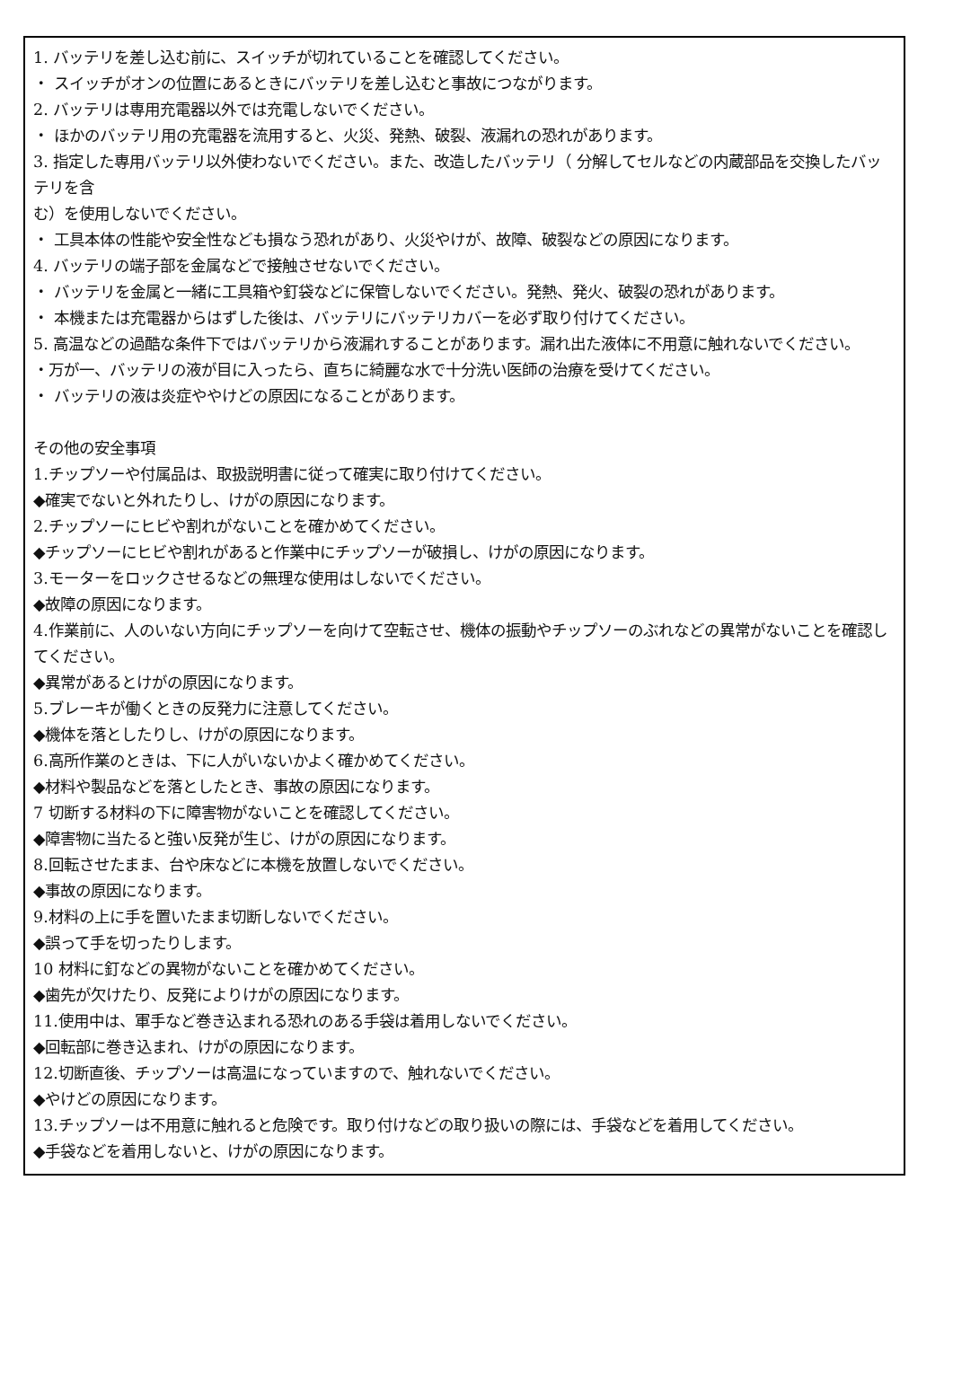1. バッテリを差し込む前に、スイッチが切れていることを確認してください。
・ スイッチがオンの位置にあるときにバッテリを差し込むと事故につながります。
2. バッテリは専用充電器以外では充電しないでください。
・ ほかのバッテリ用の充電器を流用すると、火災、発熱、破裂、液漏れの恐れがあります。
3. 指定した専用バッテリ以外使わないでください。また、改造したバッテリ（ 分解してセルなどの内蔵部品を交換したバッテリを含
む）を使用しないでください。
・ 工具本体の性能や安全性なども損なう恐れがあり、火災やけが、故障、破裂などの原因になります。
4. バッテリの端子部を金属などで接触させないでください。
・ バッテリを金属と一緒に工具箱や釘袋などに保管しないでください。発熱、発火、破裂の恐れがあります。
・ 本機または充電器からはずした後は、バッテリにバッテリカバーを必ず取り付けてください。
5. 高温などの過酷な条件下ではバッテリから液漏れすることがあります。漏れ出た液体に不用意に触れないでください。
・万が一、バッテリの液が目に入ったら、直ちに綺麗な水で十分洗い医師の治療を受けてください。
・ バッテリの液は炎症ややけどの原因になることがあります。
その他の安全事項
1.チップソーや付属品は、取扱説明書に従って確実に取り付けてください。
◆確実でないと外れたりし、けがの原因になります。
2.チップソーにヒビや割れがないことを確かめてください。
◆チップソーにヒビや割れがあると作業中にチップソーが破損し、けがの原因になります。
3.モーターをロックさせるなどの無理な使用はしないでください。
◆故障の原因になります。
4.作業前に、人のいない方向にチップソーを向けて空転させ、機体の振動やチップソーのぶれなどの異常がないことを確認してください。
◆異常があるとけがの原因になります。
5.ブレーキが働くときの反発力に注意してください。
◆機体を落としたりし、けがの原因になります。
6.高所作業のときは、下に人がいないかよく確かめてください。
◆材料や製品などを落としたとき、事故の原因になります。
7 切断する材料の下に障害物がないことを確認してください。
◆障害物に当たると強い反発が生じ、けがの原因になります。
8.回転させたまま、台や床などに本機を放置しないでください。
◆事故の原因になります。
9.材料の上に手を置いたまま切断しないでください。
◆誤って手を切ったりします。
10 材料に釘などの異物がないことを確かめてください。
◆歯先が欠けたり、反発によりけがの原因になります。
11.使用中は、軍手など巻き込まれる恐れのある手袋は着用しないでください。
◆回転部に巻き込まれ、けがの原因になります。
12.切断直後、チップソーは高温になっていますので、触れないでください。
◆やけどの原因になります。
13.チップソーは不用意に触れると危険です。取り付けなどの取り扱いの際には、手袋などを着用してください。
◆手袋などを着用しないと、けがの原因になります。